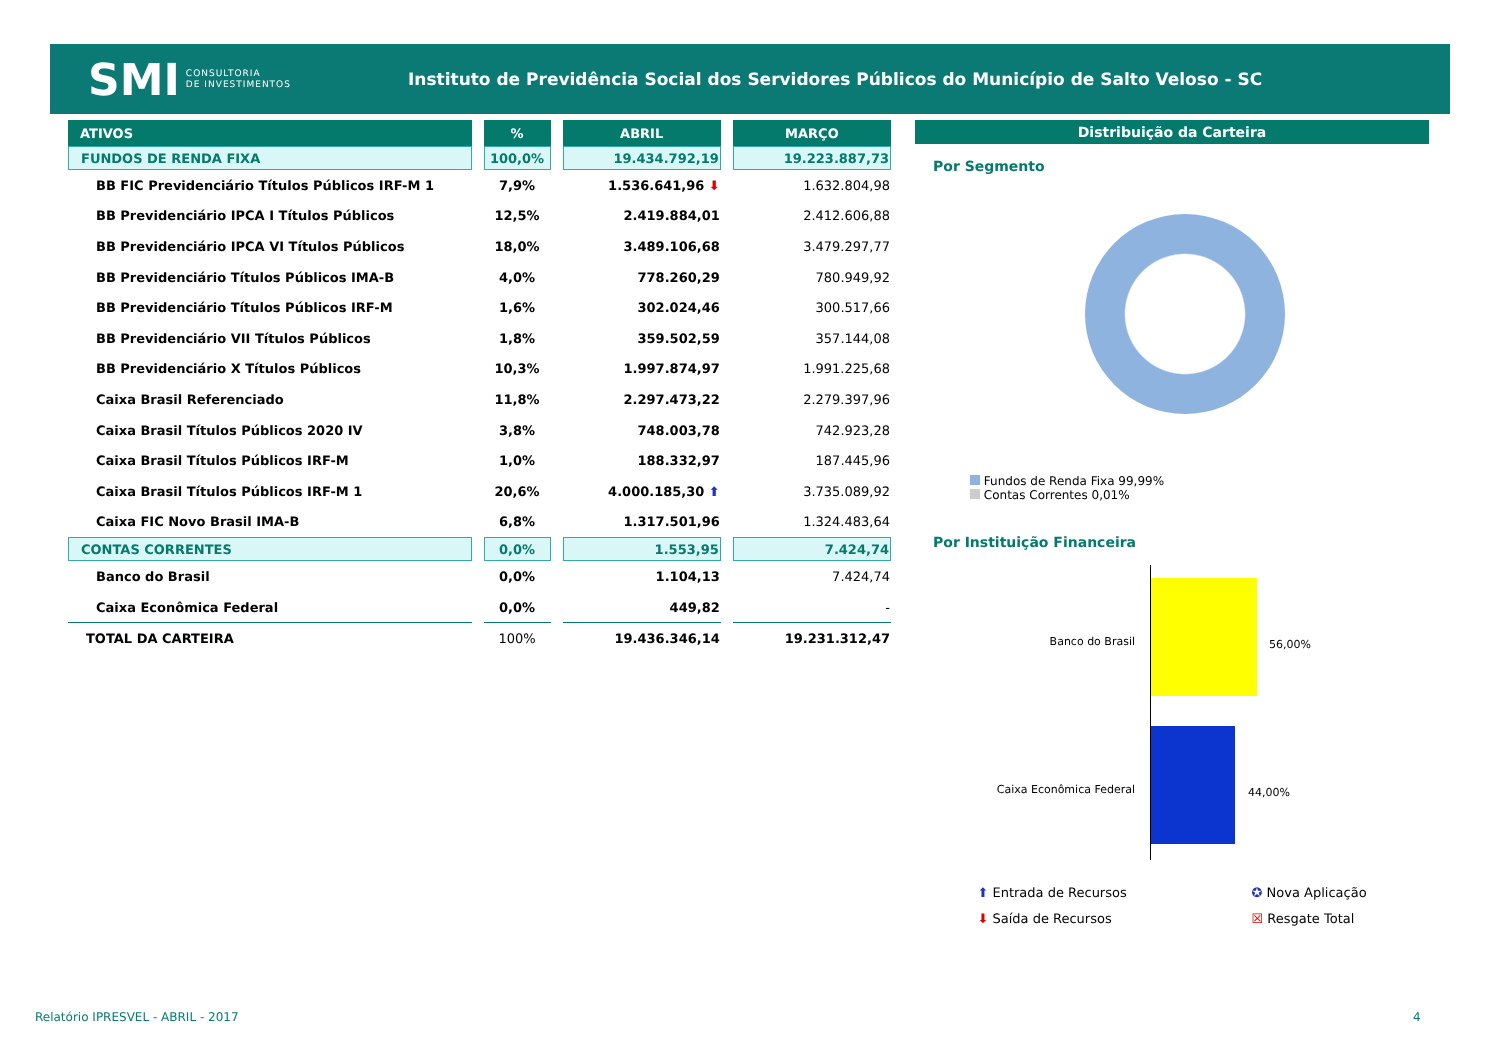SMI CONSULTORIA
DE INVESTIMENTOS
Instituto de Previdência Social dos Servidores Públicos do Município de Salto Veloso - SC
| ATIVOS | % | ABRIL | MARÇO |
| --- | --- | --- | --- |
| FUNDOS DE RENDA FIXA | 100,0% | 19.434.792,19 | 19.223.887,73 |
| BB FIC Previdenciário Títulos Públicos IRF-M 1 | 7,9% | 1.536.641,96 ⬇ | 1.632.804,98 |
| BB Previdenciário IPCA I Títulos Públicos | 12,5% | 2.419.884,01 | 2.412.606,88 |
| BB Previdenciário IPCA VI Títulos Públicos | 18,0% | 3.489.106,68 | 3.479.297,77 |
| BB Previdenciário Títulos Públicos IMA-B | 4,0% | 778.260,29 | 780.949,92 |
| BB Previdenciário Títulos Públicos IRF-M | 1,6% | 302.024,46 | 300.517,66 |
| BB Previdenciário VII Títulos Públicos | 1,8% | 359.502,59 | 357.144,08 |
| BB Previdenciário X Títulos Públicos | 10,3% | 1.997.874,97 | 1.991.225,68 |
| Caixa Brasil Referenciado | 11,8% | 2.297.473,22 | 2.279.397,96 |
| Caixa Brasil Títulos Públicos 2020 IV | 3,8% | 748.003,78 | 742.923,28 |
| Caixa Brasil Títulos Públicos IRF-M | 1,0% | 188.332,97 | 187.445,96 |
| Caixa Brasil Títulos Públicos IRF-M 1 | 20,6% | 4.000.185,30 ⬆ | 3.735.089,92 |
| Caixa FIC Novo Brasil IMA-B | 6,8% | 1.317.501,96 | 1.324.483,64 |
| CONTAS CORRENTES | 0,0% | 1.553,95 | 7.424,74 |
| Banco do Brasil | 0,0% | 1.104,13 | 7.424,74 |
| Caixa Econômica Federal | 0,0% | 449,82 | - |
| TOTAL DA CARTEIRA | 100% | 19.436.346,14 | 19.231.312,47 |
Distribuição da Carteira
Por Segmento
Fundos de Renda Fixa 99,99%
Contas Correntes 0,01%
Por Instituição Financeira
Banco do Brasil 56,00%
Caixa Econômica Federal 44,00%
⬆ Entrada de Recursos
⬇ Saída de Recursos
✪ Nova Aplicação
☒ Resgate Total
Relatório IPRESVEL - ABRIL - 2017
4